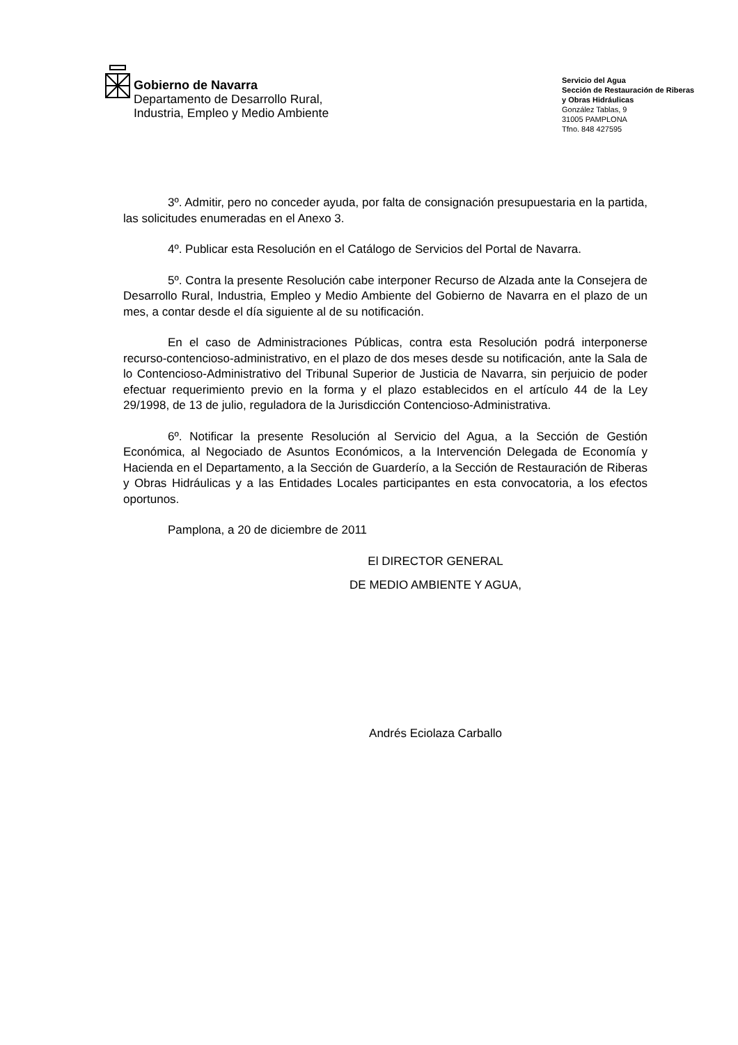Gobierno de Navarra
Departamento de Desarrollo Rural,
Industria, Empleo y Medio Ambiente
Servicio del Agua
Sección de Restauración de Riberas
y Obras Hidráulicas
González Tablas, 9
31005 PAMPLONA
Tfno. 848 427595
3º. Admitir, pero no conceder ayuda, por falta de consignación presupuestaria en la partida, las solicitudes enumeradas en el Anexo 3.
4º. Publicar esta Resolución en el Catálogo de Servicios del Portal de Navarra.
5º. Contra la presente Resolución cabe interponer Recurso de Alzada ante la Consejera de Desarrollo Rural, Industria, Empleo y Medio Ambiente del Gobierno de Navarra en el plazo de un mes, a contar desde el día siguiente al de su notificación.
En el caso de Administraciones Públicas, contra esta Resolución podrá interponerse recurso-contencioso-administrativo, en el plazo de dos meses desde su notificación, ante la Sala de lo Contencioso-Administrativo del Tribunal Superior de Justicia de Navarra, sin perjuicio de poder efectuar requerimiento previo en la forma y el plazo establecidos en el artículo 44 de la Ley 29/1998, de 13 de julio, reguladora de la Jurisdicción Contencioso-Administrativa.
6º. Notificar la presente Resolución al Servicio del Agua, a la Sección de Gestión Económica, al Negociado de Asuntos Económicos, a la Intervención Delegada de Economía y Hacienda en el Departamento, a la Sección de Guarderío, a la Sección de Restauración de Riberas y Obras Hidráulicas y a las Entidades Locales participantes en esta convocatoria, a los efectos oportunos.
Pamplona, a 20 de diciembre de 2011
El DIRECTOR GENERAL
DE MEDIO AMBIENTE Y AGUA,
Andrés Eciolaza Carballo